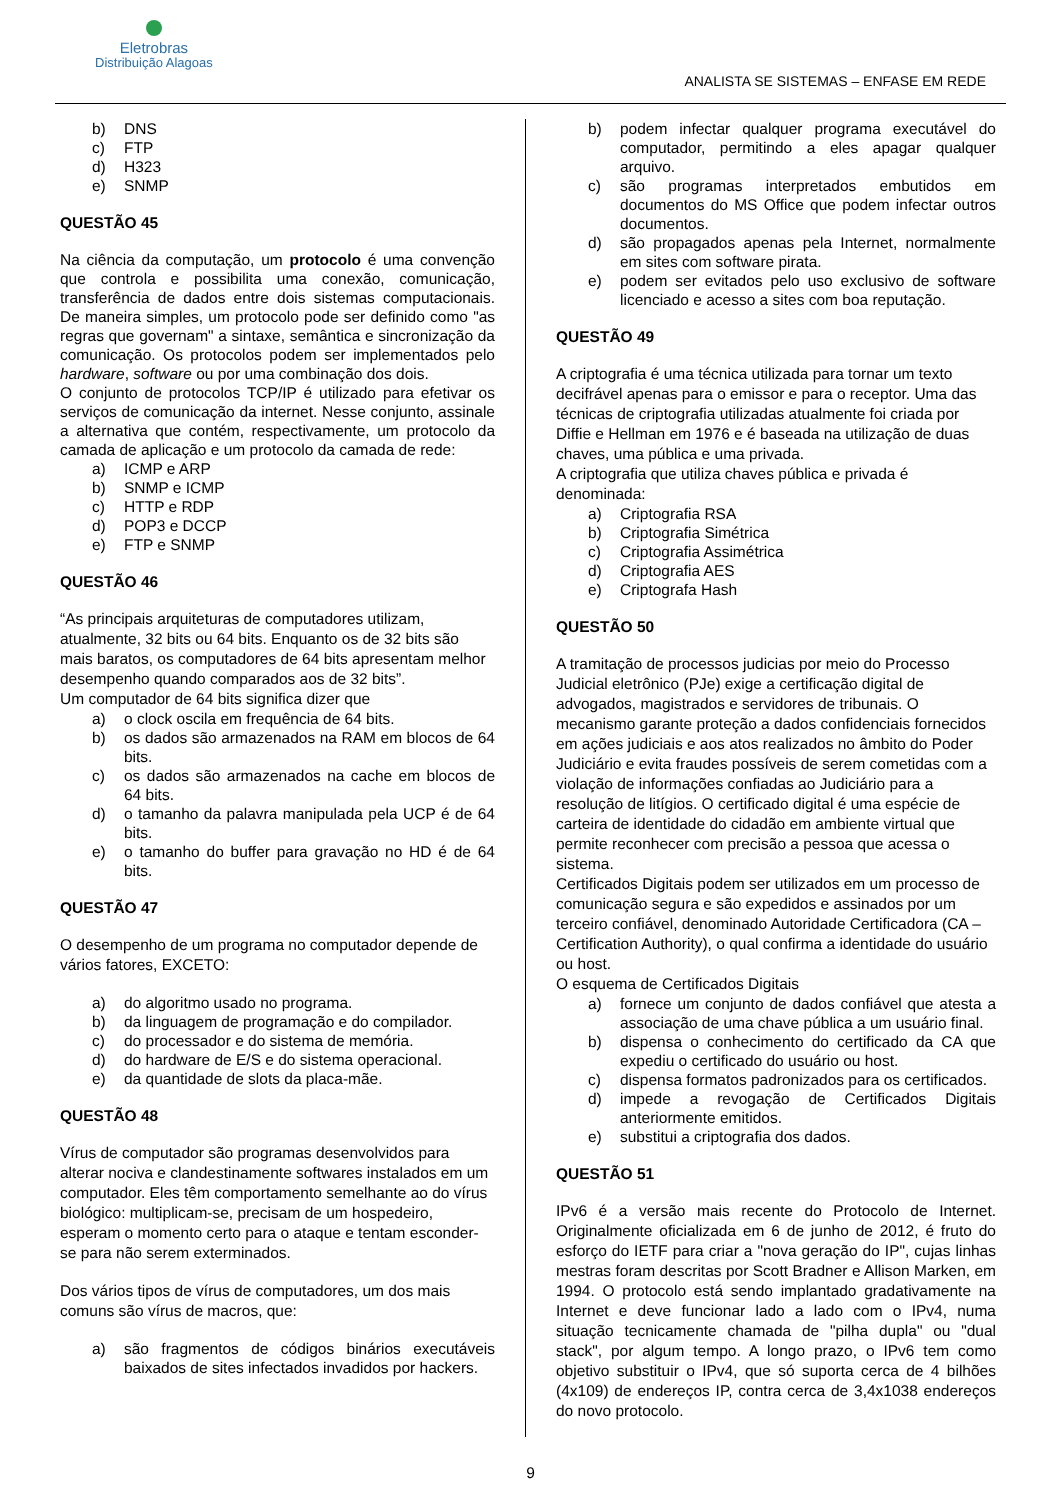Eletrobras
Distribuição Alagoas
ANALISTA SE SISTEMAS – ENFASE EM REDE
b) DNS
c) FTP
d) H323
e) SNMP
QUESTÃO 45
Na ciência da computação, um protocolo é uma convenção que controla e possibilita uma conexão, comunicação, transferência de dados entre dois sistemas computacionais. De maneira simples, um protocolo pode ser definido como "as regras que governam" a sintaxe, semântica e sincronização da comunicação. Os protocolos podem ser implementados pelo hardware, software ou por uma combinação dos dois.
O conjunto de protocolos TCP/IP é utilizado para efetivar os serviços de comunicação da internet. Nesse conjunto, assinale a alternativa que contém, respectivamente, um protocolo da camada de aplicação e um protocolo da camada de rede:
a) ICMP e ARP
b) SNMP e ICMP
c) HTTP e RDP
d) POP3 e DCCP
e) FTP e SNMP
QUESTÃO 46
“As principais arquiteturas de computadores utilizam, atualmente, 32 bits ou 64 bits. Enquanto os de 32 bits são mais baratos, os computadores de 64 bits apresentam melhor desempenho quando comparados aos de 32 bits”.
Um computador de 64 bits significa dizer que
a) o clock oscila em frequência de 64 bits.
b) os dados são armazenados na RAM em blocos de 64 bits.
c) os dados são armazenados na cache em blocos de 64 bits.
d) o tamanho da palavra manipulada pela UCP é de 64 bits.
e) o tamanho do buffer para gravação no HD é de 64 bits.
QUESTÃO 47
O desempenho de um programa no computador depende de vários fatores, EXCETO:
a) do algoritmo usado no programa.
b) da linguagem de programação e do compilador.
c) do processador e do sistema de memória.
d) do hardware de E/S e do sistema operacional.
e) da quantidade de slots da placa-mãe.
QUESTÃO 48
Vírus de computador são programas desenvolvidos para alterar nociva e clandestinamente softwares instalados em um computador. Eles têm comportamento semelhante ao do vírus biológico: multiplicam-se, precisam de um hospedeiro, esperam o momento certo para o ataque e tentam esconder-se para não serem exterminados.
Dos vários tipos de vírus de computadores, um dos mais comuns são vírus de macros, que:
a) são fragmentos de códigos binários executáveis baixados de sites infectados invadidos por hackers.
b) podem infectar qualquer programa executável do computador, permitindo a eles apagar qualquer arquivo.
c) são programas interpretados embutidos em documentos do MS Office que podem infectar outros documentos.
d) são propagados apenas pela Internet, normalmente em sites com software pirata.
e) podem ser evitados pelo uso exclusivo de software licenciado e acesso a sites com boa reputação.
QUESTÃO 49
A criptografia é uma técnica utilizada para tornar um texto decifrável apenas para o emissor e para o receptor. Uma das técnicas de criptografia utilizadas atualmente foi criada por Diffie e Hellman em 1976 e é baseada na utilização de duas chaves, uma pública e uma privada.
A criptografia que utiliza chaves pública e privada é denominada:
a) Criptografia RSA
b) Criptografia Simétrica
c) Criptografia Assimétrica
d) Criptografia AES
e) Criptografa Hash
QUESTÃO 50
A tramitação de processos judicias por meio do Processo Judicial eletrônico (PJe) exige a certificação digital de advogados, magistrados e servidores de tribunais. O mecanismo garante proteção a dados confidenciais fornecidos em ações judiciais e aos atos realizados no âmbito do Poder Judiciário e evita fraudes possíveis de serem cometidas com a violação de informações confiadas ao Judiciário para a resolução de litígios. O certificado digital é uma espécie de carteira de identidade do cidadão em ambiente virtual que permite reconhecer com precisão a pessoa que acessa o sistema.
Certificados Digitais podem ser utilizados em um processo de comunicação segura e são expedidos e assinados por um terceiro confiável, denominado Autoridade Certificadora (CA – Certification Authority), o qual confirma a identidade do usuário ou host.
O esquema de Certificados Digitais
a) fornece um conjunto de dados confiável que atesta a associação de uma chave pública a um usuário final.
b) dispensa o conhecimento do certificado da CA que expediu o certificado do usuário ou host.
c) dispensa formatos padronizados para os certificados.
d) impede a revogação de Certificados Digitais anteriormente emitidos.
e) substitui a criptografia dos dados.
QUESTÃO 51
IPv6 é a versão mais recente do Protocolo de Internet. Originalmente oficializada em 6 de junho de 2012, é fruto do esforço do IETF para criar a "nova geração do IP", cujas linhas mestras foram descritas por Scott Bradner e Allison Marken, em 1994. O protocolo está sendo implantado gradativamente na Internet e deve funcionar lado a lado com o IPv4, numa situação tecnicamente chamada de "pilha dupla" ou "dual stack", por algum tempo. A longo prazo, o IPv6 tem como objetivo substituir o IPv4, que só suporta cerca de 4 bilhões (4x109) de endereços IP, contra cerca de 3,4x1038 endereços do novo protocolo.
9